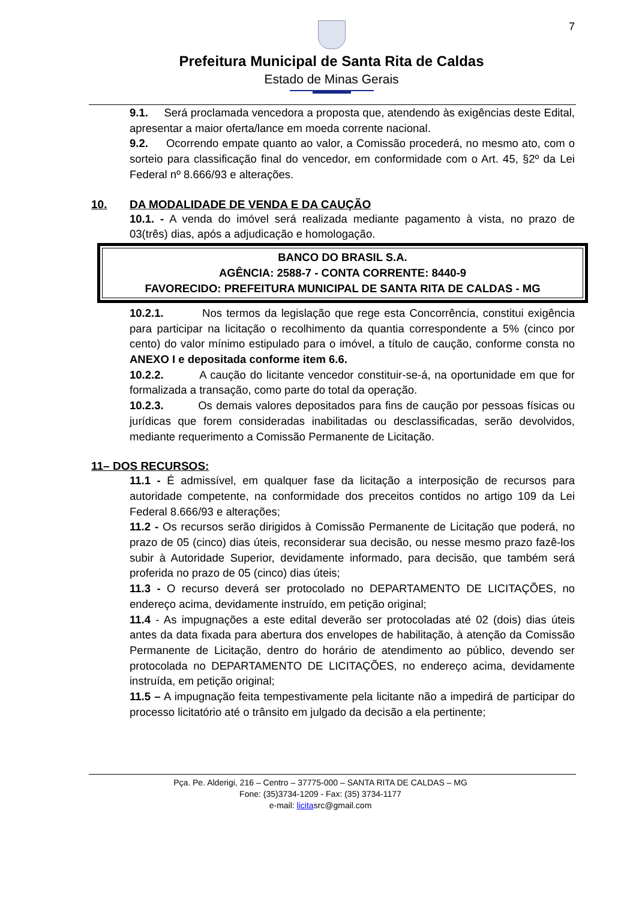7
Prefeitura Municipal de Santa Rita de Caldas
Estado de Minas Gerais
9.1. Será proclamada vencedora a proposta que, atendendo às exigências deste Edital, apresentar a maior oferta/lance em moeda corrente nacional.
9.2. Ocorrendo empate quanto ao valor, a Comissão procederá, no mesmo ato, com o sorteio para classificação final do vencedor, em conformidade com o Art. 45, §2º da Lei Federal nº 8.666/93 e alterações.
10. DA MODALIDADE DE VENDA E DA CAUÇÃO
10.1. - A venda do imóvel será realizada mediante pagamento à vista, no prazo de 03(três) dias, após a adjudicação e homologação.
BANCO DO BRASIL S.A.
AGÊNCIA: 2588-7 - CONTA CORRENTE: 8440-9
FAVORECIDO: PREFEITURA MUNICIPAL DE SANTA RITA DE CALDAS - MG
10.2.1. Nos termos da legislação que rege esta Concorrência, constitui exigência para participar na licitação o recolhimento da quantia correspondente a 5% (cinco por cento) do valor mínimo estipulado para o imóvel, a título de caução, conforme consta no ANEXO I e depositada conforme item 6.6.
10.2.2. A caução do licitante vencedor constituir-se-á, na oportunidade em que for formalizada a transação, como parte do total da operação.
10.2.3. Os demais valores depositados para fins de caução por pessoas físicas ou jurídicas que forem consideradas inabilitadas ou desclassificadas, serão devolvidos, mediante requerimento a Comissão Permanente de Licitação.
11– DOS RECURSOS:
11.1 - É admissível, em qualquer fase da licitação a interposição de recursos para autoridade competente, na conformidade dos preceitos contidos no artigo 109 da Lei Federal 8.666/93 e alterações;
11.2 - Os recursos serão dirigidos à Comissão Permanente de Licitação que poderá, no prazo de 05 (cinco) dias úteis, reconsiderar sua decisão, ou nesse mesmo prazo fazê-los subir à Autoridade Superior, devidamente informado, para decisão, que também será proferida no prazo de 05 (cinco) dias úteis;
11.3 - O recurso deverá ser protocolado no DEPARTAMENTO DE LICITAÇÕES, no endereço acima, devidamente instruído, em petição original;
11.4 - As impugnações a este edital deverão ser protocoladas até 02 (dois) dias úteis antes da data fixada para abertura dos envelopes de habilitação, à atenção da Comissão Permanente de Licitação, dentro do horário de atendimento ao público, devendo ser protocolada no DEPARTAMENTO DE LICITAÇÕES, no endereço acima, devidamente instruída, em petição original;
11.5 – A impugnação feita tempestivamente pela licitante não a impedirá de participar do processo licitatório até o trânsito em julgado da decisão a ela pertinente;
Pça. Pe. Alderigi, 216 – Centro – 37775-000 – SANTA RITA DE CALDAS – MG
Fone: (35)3734-1209 - Fax: (35) 3734-1177
e-mail: licitasrc@gmail.com